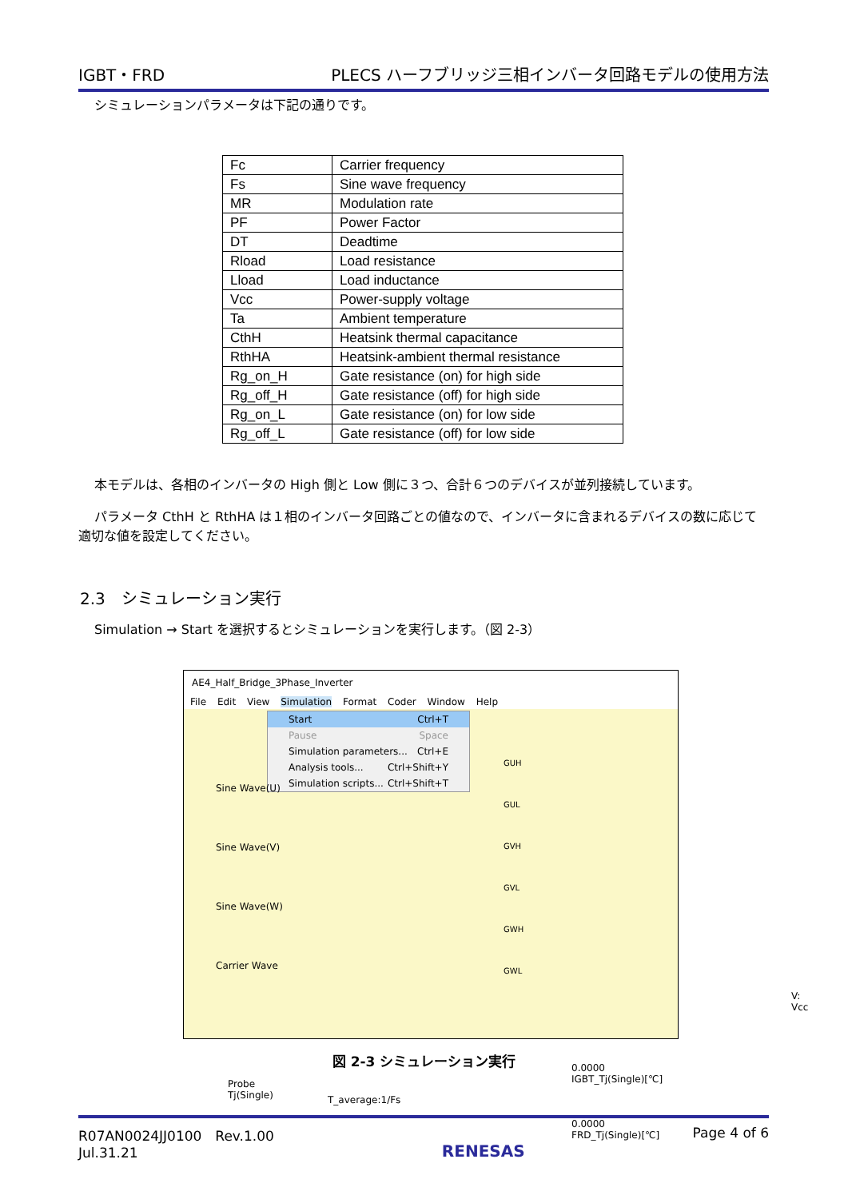IGBT・FRD PLECS ハーフブリッジ三相インバータ回路モデルの使用方法
シミュレーションパラメータは下記の通りです。
| Fc | Carrier frequency |
| Fs | Sine wave frequency |
| MR | Modulation rate |
| PF | Power Factor |
| DT | Deadtime |
| Rload | Load resistance |
| Lload | Load inductance |
| Vcc | Power-supply voltage |
| Ta | Ambient temperature |
| CthH | Heatsink thermal capacitance |
| RthHA | Heatsink-ambient thermal resistance |
| Rg_on_H | Gate resistance (on) for high side |
| Rg_off_H | Gate resistance (off) for high side |
| Rg_on_L | Gate resistance (on) for low side |
| Rg_off_L | Gate resistance (off) for low side |
本モデルは、各相のインバータの High 側と Low 側に３つ、合計６つのデバイスが並列接続しています。
パラメータ CthH と RthHA は１相のインバータ回路ごとの値なので、インバータに含まれるデバイスの数に応じて適切な値を設定してください。
2.3　シミュレーション実行
Simulation → Start を選択するとシミュレーションを実行します。（図 2-3）
AE4_Half_Bridge_3Phase_Inverter
File Edit View Simulation Format Coder Window Help
Start Ctrl+T
Pause Space
Simulation parameters... Ctrl+E
Analysis tools... Ctrl+Shift+Y
Simulation scripts... Ctrl+Shift+T
Sine Wave(U)
Sine Wave(V)
Sine Wave(W)
Carrier Wave
GUH
GUL
GVH
GVL
GWH
GWL
V: Vcc
Probe
Tj(Single)
T_average:1/Fs
0.0000
IGBT_Tj(Single)[℃]
0.0000
FRD_Tj(Single)[℃]
図 2-3 シミュレーション実行
R07AN0024JJ0100　Rev.1.00
Jul.31.21 RENESAS Page 4 of 6